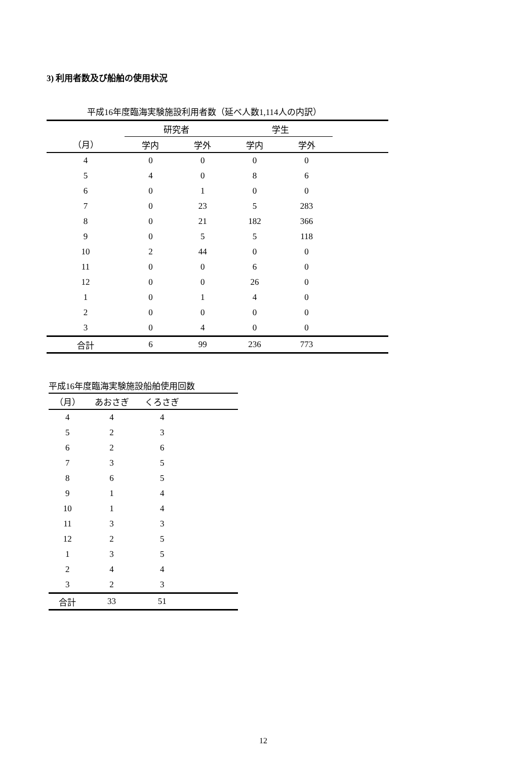3) 利用者数及び船舶の使用状況
平成16年度臨海実験施設利用者数（延べ人数1,114人の内訳）
| | 研究者 | | 学生 | | |
| --- | --- | --- | --- | --- | --- |
| （月） | 学内 | 学外 | 学内 | 学外 | |
| 4 | 0 | 0 | 0 | 0 | |
| 5 | 4 | 0 | 8 | 6 | |
| 6 | 0 | 1 | 0 | 0 | |
| 7 | 0 | 23 | 5 | 283 | |
| 8 | 0 | 21 | 182 | 366 | |
| 9 | 0 | 5 | 5 | 118 | |
| 10 | 2 | 44 | 0 | 0 | |
| 11 | 0 | 0 | 6 | 0 | |
| 12 | 0 | 0 | 26 | 0 | |
| 1 | 0 | 1 | 4 | 0 | |
| 2 | 0 | 0 | 0 | 0 | |
| 3 | 0 | 4 | 0 | 0 | |
| 合計 | 6 | 99 | 236 | 773 | |
平成16年度臨海実験施設船舶使用回数
| （月） | あおさぎ | くろさぎ | |
| --- | --- | --- | --- |
| 4 | 4 | 4 | |
| 5 | 2 | 3 | |
| 6 | 2 | 6 | |
| 7 | 3 | 5 | |
| 8 | 6 | 5 | |
| 9 | 1 | 4 | |
| 10 | 1 | 4 | |
| 11 | 3 | 3 | |
| 12 | 2 | 5 | |
| 1 | 3 | 5 | |
| 2 | 4 | 4 | |
| 3 | 2 | 3 | |
| 合計 | 33 | 51 | |
12